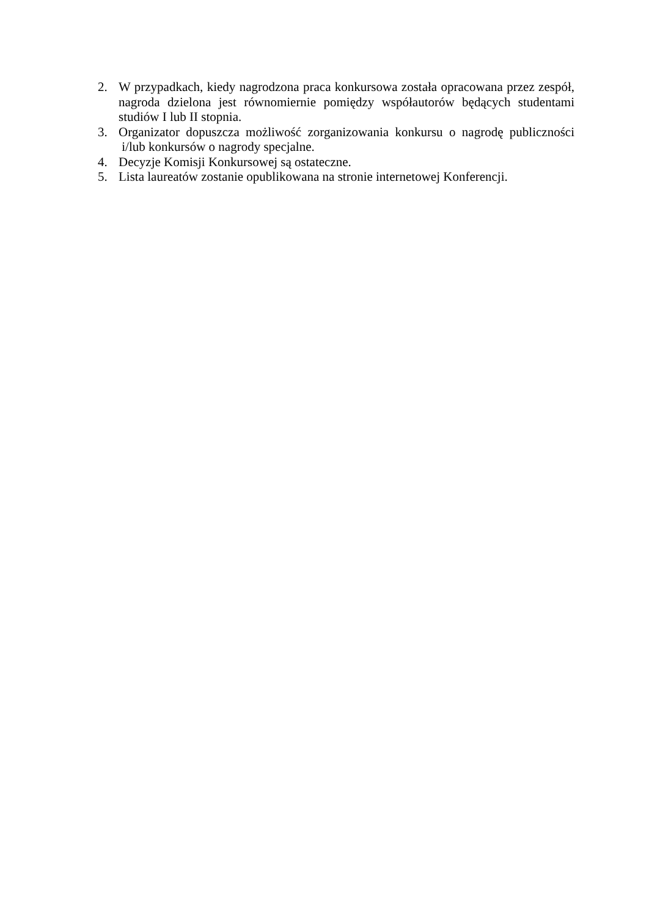2. W przypadkach, kiedy nagrodzona praca konkursowa została opracowana przez zespół, nagroda dzielona jest równomiernie pomiędzy współautorów będących studentami studiów I lub II stopnia.
3. Organizator dopuszcza możliwość zorganizowania konkursu o nagrodę publiczności i/lub konkursów o nagrody specjalne.
4. Decyzje Komisji Konkursowej są ostateczne.
5. Lista laureatów zostanie opublikowana na stronie internetowej Konferencji.